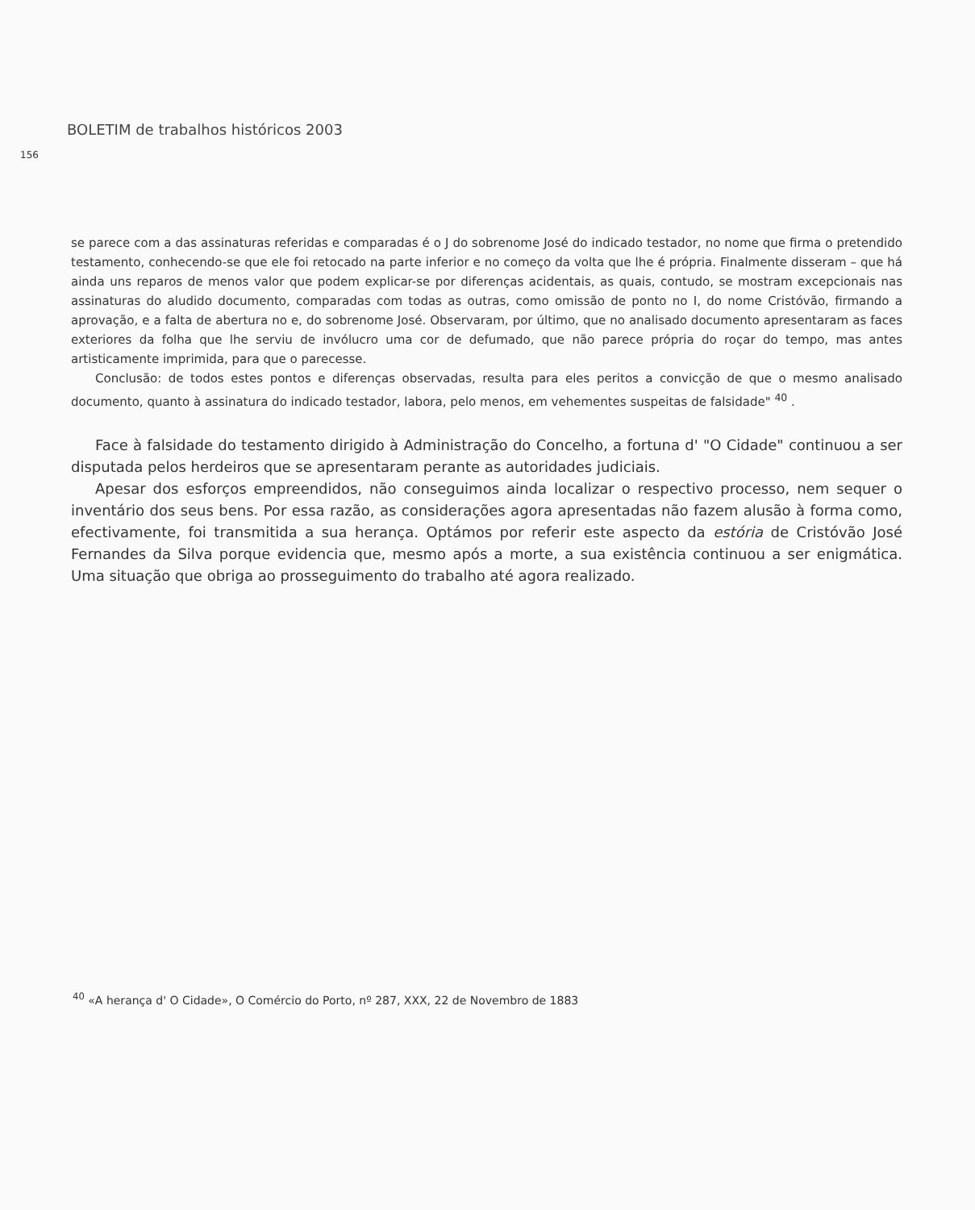BOLETIM de trabalhos históricos 2003
156
se parece com a das assinaturas referidas e comparadas é o J do sobrenome José do indicado testador, no nome que firma o pretendido testamento, conhecendo-se que ele foi retocado na parte inferior e no começo da volta que lhe é própria. Finalmente disseram – que há ainda uns reparos de menos valor que podem explicar-se por diferenças acidentais, as quais, contudo, se mostram excepcionais nas assinaturas do aludido documento, comparadas com todas as outras, como omissão de ponto no I, do nome Cristóvão, firmando a aprovação, e a falta de abertura no e, do sobrenome José. Observaram, por último, que no analisado documento apresentaram as faces exteriores da folha que lhe serviu de invólucro uma cor de defumado, que não parece própria do roçar do tempo, mas antes artisticamente imprimida, para que o parecesse.
Conclusão: de todos estes pontos e diferenças observadas, resulta para eles peritos a convicção de que o mesmo analisado documento, quanto à assinatura do indicado testador, labora, pelo menos, em vehementes suspeitas de falsidade" <sup>40</sup> .
Face à falsidade do testamento dirigido à Administração do Concelho, a fortuna d' "O Cidade" continuou a ser disputada pelos herdeiros que se apresentaram perante as autoridades judiciais.
Apesar dos esforços empreendidos, não conseguimos ainda localizar o respectivo processo, nem sequer o inventário dos seus bens. Por essa razão, as considerações agora apresentadas não fazem alusão à forma como, efectivamente, foi transmitida a sua herança. Optámos por referir este aspecto da estória de Cristóvão José Fernandes da Silva porque evidencia que, mesmo após a morte, a sua existência continuou a ser enigmática. Uma situação que obriga ao prosseguimento do trabalho até agora realizado.
<sup>40</sup> «A herança d' O Cidade», O Comércio do Porto, nº 287, XXX, 22 de Novembro de 1883